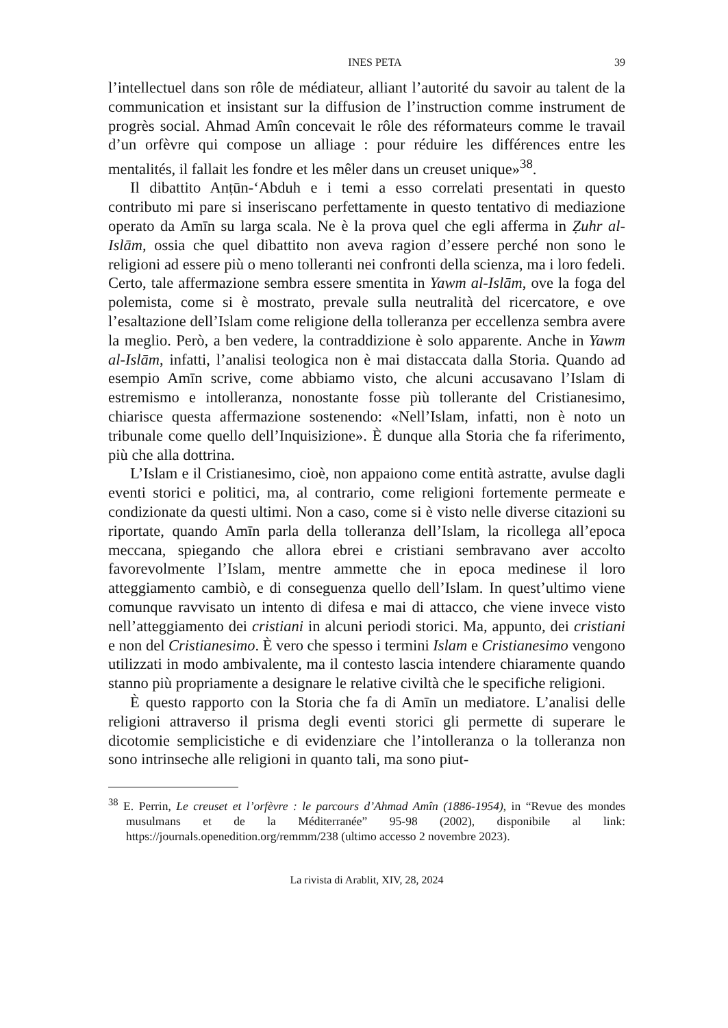INES PETA 39
l’intellectuel dans son rôle de médiateur, alliant l’autorité du savoir au talent de la communication et insistant sur la diffusion de l’instruction comme instrument de progrès social. Ahmad Amîn concevait le rôle des réformateurs comme le travail d’un orfèvre qui compose un alliage : pour réduire les différences entre les mentalités, il fallait les fondre et les mêler dans un creuset unique»<sup>38</sup>.
Il dibattito Anṭūn-‘Abduh e i temi a esso correlati presentati in questo contributo mi pare si inseriscano perfettamente in questo tentativo di mediazione operato da Amīn su larga scala. Ne è la prova quel che egli afferma in Ẓuhr al-Islām, ossia che quel dibattito non aveva ragion d’essere perché non sono le religioni ad essere più o meno tolleranti nei confronti della scienza, ma i loro fedeli. Certo, tale affermazione sembra essere smentita in Yawm al-Islām, ove la foga del polemista, come si è mostrato, prevale sulla neutralità del ricercatore, e ove l’esaltazione dell’Islam come religione della tolleranza per eccellenza sembra avere la meglio. Però, a ben vedere, la contraddizione è solo apparente. Anche in Yawm al-Islām, infatti, l’analisi teologica non è mai distaccata dalla Storia. Quando ad esempio Amīn scrive, come abbiamo visto, che alcuni accusavano l’Islam di estremismo e intolleranza, nonostante fosse più tollerante del Cristianesimo, chiarisce questa affermazione sostenendo: «Nell’Islam, infatti, non è noto un tribunale come quello dell’Inquisizione». È dunque alla Storia che fa riferimento, più che alla dottrina.
L’Islam e il Cristianesimo, cioè, non appaiono come entità astratte, avulse dagli eventi storici e politici, ma, al contrario, come religioni fortemente permeate e condizionate da questi ultimi. Non a caso, come si è visto nelle diverse citazioni su riportate, quando Amīn parla della tolleranza dell’Islam, la ricollega all’epoca meccana, spiegando che allora ebrei e cristiani sembravano aver accolto favorevolmente l’Islam, mentre ammette che in epoca medinese il loro atteggiamento cambiò, e di conseguenza quello dell’Islam. In quest’ultimo viene comunque ravvisato un intento di difesa e mai di attacco, che viene invece visto nell’atteggiamento dei cristiani in alcuni periodi storici. Ma, appunto, dei cristiani e non del Cristianesimo. È vero che spesso i termini Islam e Cristianesimo vengono utilizzati in modo ambivalente, ma il contesto lascia intendere chiaramente quando stanno più propriamente a designare le relative civiltà che le specifiche religioni.
È questo rapporto con la Storia che fa di Amīn un mediatore. L’analisi delle religioni attraverso il prisma degli eventi storici gli permette di superare le dicotomie semplicistiche e di evidenziare che l’intolleranza o la tolleranza non sono intrinseche alle religioni in quanto tali, ma sono piut-
<sup>38</sup> E. Perrin, Le creuset et l’orfèvre : le parcours d’Ahmad Amîn (1886-1954), in “Revue des mondes musulmans et de la Méditerranée” 95-98 (2002), disponibile al link: https://journals.openedition.org/remmm/238 (ultimo accesso 2 novembre 2023).
La rivista di Arablit, XIV, 28, 2024